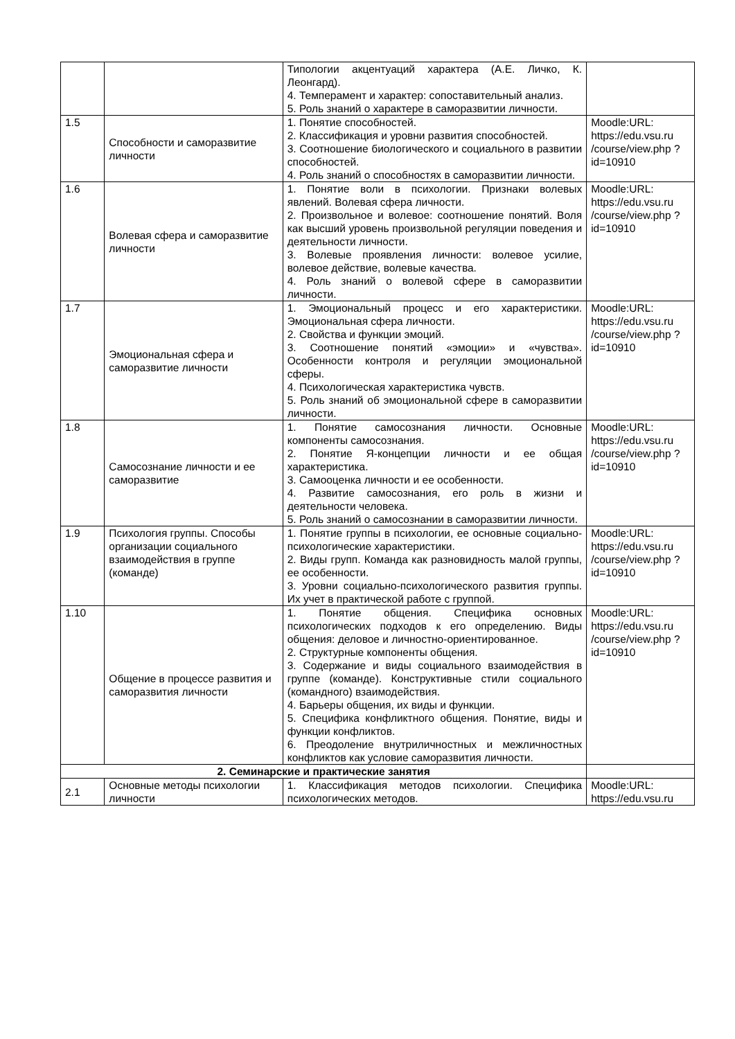| | | Типологии акцентуаций характера (А.Е. Личко, К. Леонгард). 4. Темперамент и характер: сопоставительный анализ. 5. Роль знаний о характере в саморазвитии личности. | |
| 1.5 | Способности и саморазвитие личности | 1. Понятие способностей. 2. Классификация и уровни развития способностей. 3. Соотношение биологического и социального в развитии способностей. 4. Роль знаний о способностях в саморазвитии личности. | Moodle:URL: https://edu.vsu.ru /course/view.php ?id=10910 |
| 1.6 | Волевая сфера и саморазвитие личности | 1. Понятие воли в психологии. Признаки волевых явлений. Волевая сфера личности. 2. Произвольное и волевое: соотношение понятий. Воля как высший уровень произвольной регуляции поведения и деятельности личности. 3. Волевые проявления личности: волевое усилие, волевое действие, волевые качества. 4. Роль знаний о волевой сфере в саморазвитии личности. | Moodle:URL: https://edu.vsu.ru /course/view.php ?id=10910 |
| 1.7 | Эмоциональная сфера и саморазвитие личности | 1. Эмоциональный процесс и его характеристики. Эмоциональная сфера личности. 2. Свойства и функции эмоций. 3. Соотношение понятий «эмоции» и «чувства». Особенности контроля и регуляции эмоциональной сферы. 4. Психологическая характеристика чувств. 5. Роль знаний об эмоциональной сфере в саморазвитии личности. | Moodle:URL: https://edu.vsu.ru /course/view.php ?id=10910 |
| 1.8 | Самосознание личности и ее саморазвитие | 1. Понятие самосознания личности. Основные компоненты самосознания. 2. Понятие Я-концепции личности и ее общая характеристика. 3. Самооценка личности и ее особенности. 4. Развитие самосознания, его роль в жизни и деятельности человека. 5. Роль знаний о самосознании в саморазвитии личности. | Moodle:URL: https://edu.vsu.ru /course/view.php ?id=10910 |
| 1.9 | Психология группы. Способы организации социального взаимодействия в группе (команде) | 1. Понятие группы в психологии, ее основные социально-психологические характеристики. 2. Виды групп. Команда как разновидность малой группы, ее особенности. 3. Уровни социально-психологического развития группы. Их учет в практической работе с группой. | Moodle:URL: https://edu.vsu.ru /course/view.php ?id=10910 |
| 1.10 | Общение в процессе развития и саморазвития личности | 1. Понятие общения. Специфика основных психологических подходов к его определению. Виды общения: деловое и личностно-ориентированное. 2. Структурные компоненты общения. 3. Содержание и виды социального взаимодействия в группе (команде). Конструктивные стили социального (командного) взаимодействия. 4. Барьеры общения, их виды и функции. 5. Специфика конфликтного общения. Понятие, виды и функции конфликтов. 6. Преодоление внутриличностных и межличностных конфликтов как условие саморазвития личности. | Moodle:URL: https://edu.vsu.ru /course/view.php ?id=10910 |
| 2. Семинарские и практические занятия | | | |
| 2.1 | Основные методы психологии личности | 1. Классификация методов психологии. Специфика психологических методов. | Moodle:URL: https://edu.vsu.ru |